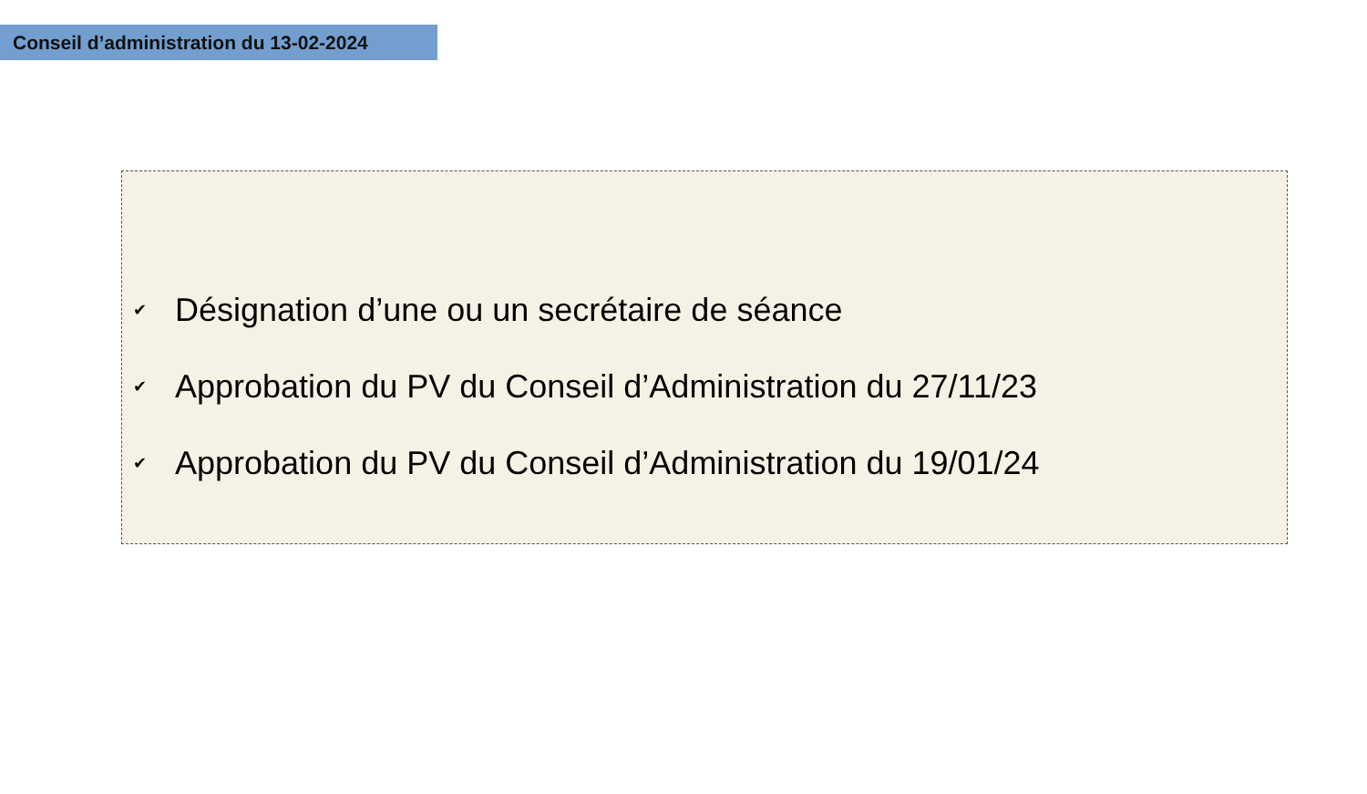Conseil d’administration du 13-02-2024
✔ Désignation d’une ou un secrétaire de séance
✔ Approbation du PV du Conseil d’Administration du 27/11/23
✔ Approbation du PV du Conseil d’Administration du 19/01/24